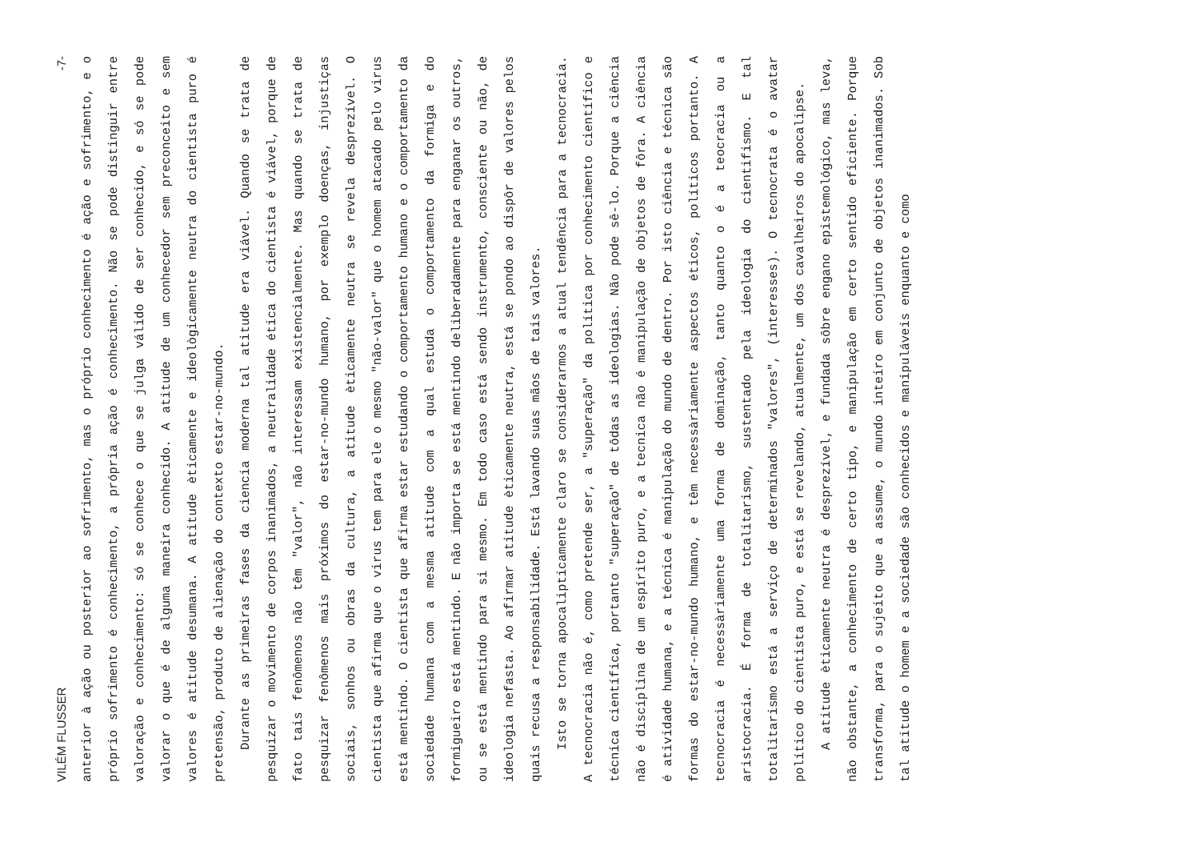VILÉM FLUSSER -7-
anterior à ação ou posterior ao sofrimento, mas o próprio conhecimento é ação e sofrimento, e o próprio sofrimento é conhecimento, a própria ação é conhecimento. Não se pode distinguir entre valoração e conhecimento: só se conhece o que se julga válido de ser conhecido, e só se pode valorar o que é de alguma maneira conhecido. A atitude de um conhecedor sem preconceito e sem valores é atitude desumana. A atitude èticamente e ideològicamente neutra do cientista puro é pretensão, produto de alienação do contexto estar-no-mundo.
Durante as primeiras fases da ciencia moderna tal atitude era viável. Quando se trata de pesquizar o movimento de corpos inanimados, a neutralidade ética do cientista é viável, porque de fato tais fenômenos não têm "valor", não interessam existencialmente. Mas quando se trata de pesquizar fenômenos mais próximos do estar-no-mundo humano, por exemplo doenças, injustiças sociais, sonhos ou obras da cultura, a atitude èticamente neutra se revela desprezível. O cientista que afirma que o virus tem para ele o mesmo "não-valor" que o homem atacado pelo virus está mentindo. O cientista que afirma estar estudando o comportamento humano e o comportamento da sociedade humana com a mesma atitude com a qual estuda o comportamento da formiga e do formigueiro está mentindo. E não importa se está mentindo deliberadamente para enganar os outros, ou se está mentindo para si mesmo. Em todo caso está sendo instrumento, consciente ou não, de ideologia nefasta. Ao afirmar atitude èticamente neutra, está se pondo ao dispôr de valores pelos quais recusa a responsabilidade. Está lavando suas mãos de tais valores.
Isto se torna apocalipticamente claro se considerarmos a atual tendência para a tecnocracia. A tecnocracia não é, como pretende ser, a "superação" da política por conhecimento científico e técnica científica, portanto "superação" de tôdas as ideologias. Não pode sê-lo. Porque a ciência não é disciplina de um espírito puro, e a tecnica não é manipulação de objetos de fôra. A ciência é atividade humana, e a técnica é manipulação do mundo de dentro. Por isto ciência e técnica são formas do estar-no-mundo humano, e têm necessàriamente aspectos éticos, políticos portanto. A tecnocracia é necessàriamente uma forma de dominação, tanto quanto o é a teocracia ou a aristocracia. É forma de totalitarismo, sustentado pela ideologia do cientifismo. E tal totalitarismo está a serviço de determinados "valores", (interesses). O tecnocrata é o avatar político do cientista puro, e está se revelando, atualmente, um dos cavalheiros do apocalipse.
A atitude èticamente neutra é desprezível, e fundada sôbre engano epistemológico, mas leva, não obstante, a conhecimento de certo tipo, e manipulação em certo sentido eficiente. Porque transforma, para o sujeito que a assume, o mundo inteiro em conjunto de objetos inanimados. Sob tal atitude o homem e a sociedade são conhecidos e manipuláveis enquanto e como